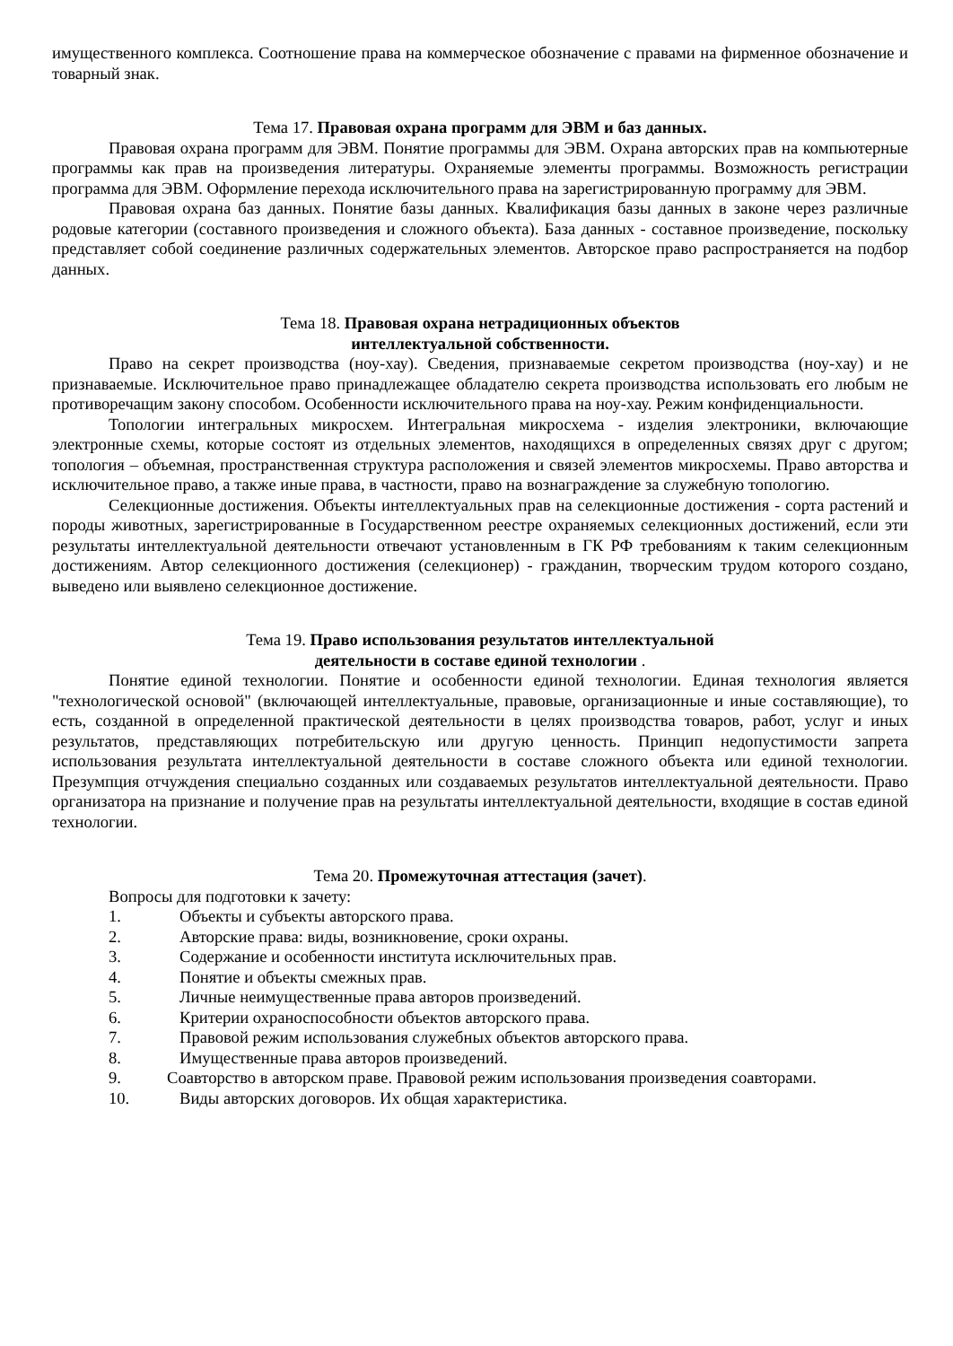имущественного комплекса. Соотношение права на коммерческое обозначение с правами на фирменное обозначение и товарный знак.
Тема 17. Правовая охрана программ для ЭВМ и баз данных.
Правовая охрана программ для ЭВМ. Понятие программы для ЭВМ. Охрана авторских прав на компьютерные программы как прав на произведения литературы. Охраняемые элементы программы. Возможность регистрации программа для ЭВМ. Оформление перехода исключительного права на зарегистрированную программу для ЭВМ.
Правовая охрана баз данных. Понятие базы данных. Квалификация базы данных в законе через различные родовые категории (составного произведения и сложного объекта). База данных - составное произведение, поскольку представляет собой соединение различных содержательных элементов. Авторское право распространяется на подбор данных.
Тема 18. Правовая охрана нетрадиционных объектов
интеллектуальной собственности.
Право на секрет производства (ноу-хау). Сведения, признаваемые секретом производства (ноу-хау) и не признаваемые. Исключительное право принадлежащее обладателю секрета производства использовать его любым не противоречащим закону способом. Особенности исключительного права на ноу-хау. Режим конфиденциальности.
Топологии интегральных микросхем. Интегральная микросхема - изделия электроники, включающие электронные схемы, которые состоят из отдельных элементов, находящихся в определенных связях друг с другом; топология – объемная, пространственная структура расположения и связей элементов микросхемы. Право авторства и исключительное право, а также иные права, в частности, право на вознаграждение за служебную топологию.
Селекционные достижения. Объекты интеллектуальных прав на селекционные достижения - сорта растений и породы животных, зарегистрированные в Государственном реестре охраняемых селекционных достижений, если эти результаты интеллектуальной деятельности отвечают установленным в ГК РФ требованиям к таким селекционным достижениям. Автор селекционного достижения (селекционер) - гражданин, творческим трудом которого создано, выведено или выявлено селекционное достижение.
Тема 19. Право использования результатов интеллектуальной
деятельности в составе единой технологии .
Понятие единой технологии. Понятие и особенности единой технологии. Единая технология является "технологической основой" (включающей интеллектуальные, правовые, организационные и иные составляющие), то есть, созданной в определенной практической деятельности в целях производства товаров, работ, услуг и иных результатов, представляющих потребительскую или другую ценность. Принцип недопустимости запрета использования результата интеллектуальной деятельности в составе сложного объекта или единой технологии. Презумпция отчуждения специально созданных или создаваемых результатов интеллектуальной деятельности. Право организатора на признание и получение прав на результаты интеллектуальной деятельности, входящие в состав единой технологии.
Тема 20. Промежуточная аттестация (зачет).
Вопросы для подготовки к зачету:
1. Объекты и субъекты авторского права.
2. Авторские права: виды, возникновение, сроки охраны.
3. Содержание и особенности института исключительных прав.
4. Понятие и объекты смежных прав.
5. Личные неимущественные права авторов произведений.
6. Критерии охраноспособности объектов авторского права.
7. Правовой режим использования служебных объектов авторского права.
8. Имущественные права авторов произведений.
9. Соавторство в авторском праве. Правовой режим использования произведения соавторами.
10. Виды авторских договоров. Их общая характеристика.